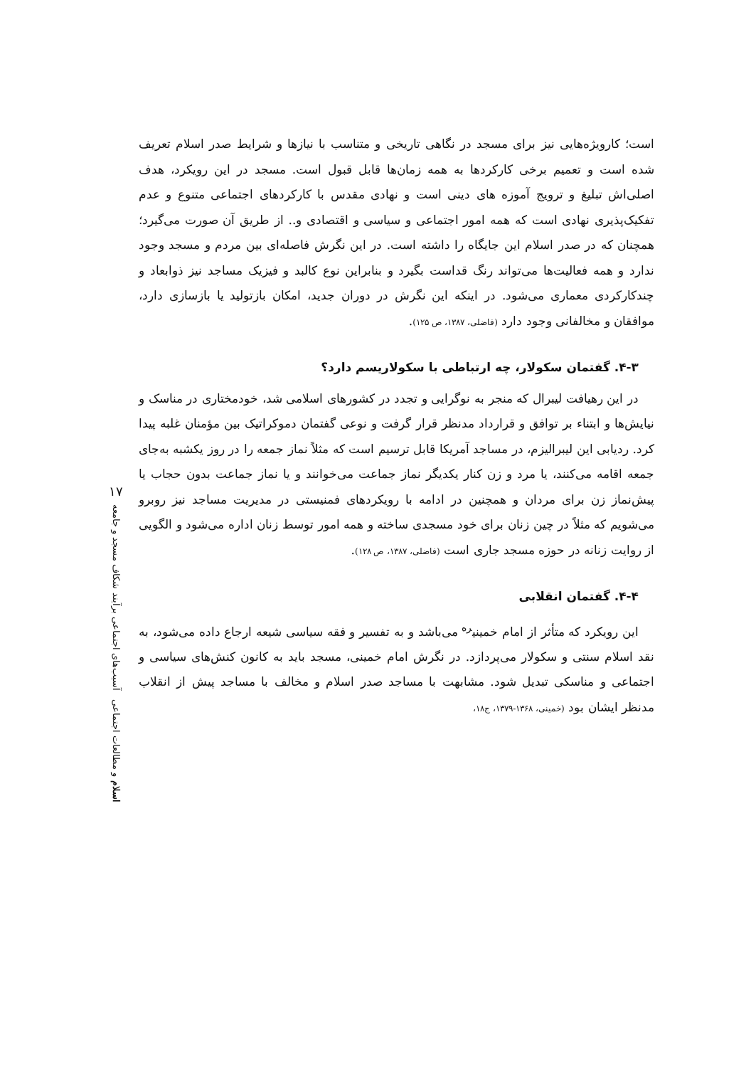است؛ کارویژه‌هایی نیز برای مسجد در نگاهی تاریخی و متناسب با نیازها و شرایط صدر اسلام تعریف شده است و تعمیم برخی کارکردها به همه زمان‌ها قابل قبول است. مسجد در این رویکرد، هدف اصلی‌اش تبلیغ و ترویج آموزه های دینی است و نهادی مقدس با کارکردهای اجتماعی متنوع و عدم تفکیک‌پذیری نهادی است که همه امور اجتماعی و سیاسی و اقتصادی و.. از طریق آن صورت می‌گیرد؛ همچنان که در صدر اسلام این جایگاه را داشته است. در این نگرش فاصله‌ای بین مردم و مسجد وجود ندارد و همه فعالیت‌ها می‌تواند رنگ قداست بگیرد و بنابراین نوع کالبد و فیزیک مساجد نیز ذوابعاد و چندکارکردی معماری می‌شود. در اینکه این نگرش در دوران جدید، امکان بازتولید یا بازسازی دارد، موافقان و مخالفانی وجود دارد (فاضلی، ۱۳۸۷، ص ۱۲۵).
۴-۳. گفتمان سکولار، چه ارتباطی با سکولاریسم دارد؟
در این رهیافت لیبرال که منجر به نوگرایی و تجدد در کشورهای اسلامی شد، خودمختاری در مناسک و نیایش‌ها و ابتناء بر توافق و قرارداد مدنظر قرار گرفت و نوعی گفتمان دموکراتیک بین مؤمنان غلبه پیدا کرد. ردیابی این لیبرالیزم، در مساجد آمریکا قابل ترسیم است که مثلاً نماز جمعه را در روز یکشبه به‌جای جمعه اقامه می‌کنند، یا مرد و زن کنار یکدیگر نماز جماعت می‌خوانند و یا نماز جماعت بدون حجاب یا پیش‌نماز زن برای مردان و همچنین در ادامه با رویکردهای فمنیستی در مدیریت مساجد نیز روبرو می‌شویم که مثلاً در چین زنان برای خود مسجدی ساخته و همه امور توسط زنان اداره می‌شود و الگویی از روایت زنانه در حوزه مسجد جاری است (فاضلی، ۱۳۸۷، ص ۱۲۸).
۴-۴. گفتمان انقلابی
این رویکرد که متأثر از امام خمینی<sup>ره</sup> می‌باشد و به تفسیر و فقه سیاسی شیعه ارجاع داده می‌شود، به نقد اسلام سنتی و سکولار می‌پردازد. در نگرش امام خمینی، مسجد باید به کانون کنش‌های سیاسی و اجتماعی و مناسکی تبدیل شود. مشابهت با مساجد صدر اسلام و مخالف با مساجد پیش از انقلاب مدنظر ایشان بود (خمینی، ۱۳۶۸-۱۳۷۹، ج۱۸،
۱۷
اسلام و مطالعات اجتماعی آسیب‌های اجتماعی برآیند شکاف مسجد و جامعه